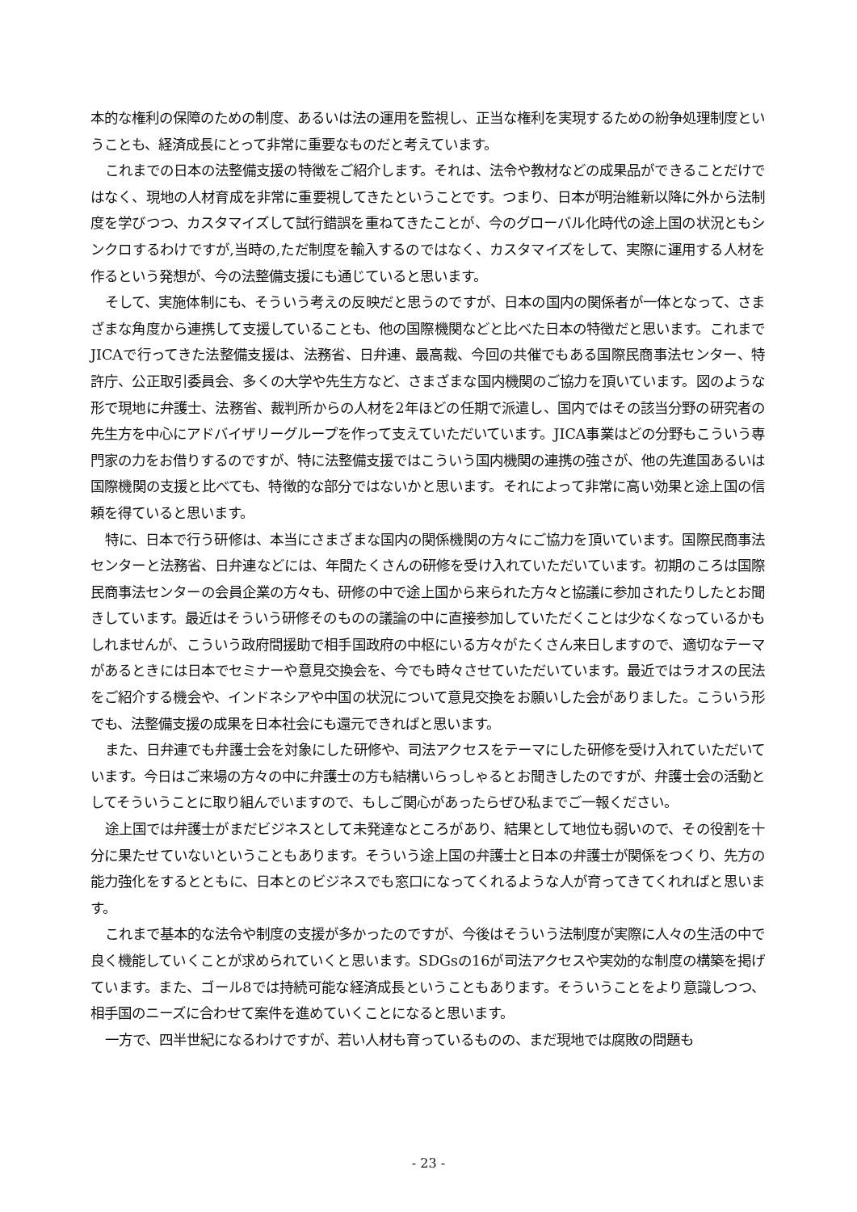本的な権利の保障のための制度、あるいは法の運用を監視し、正当な権利を実現するための紛争処理制度ということも、経済成長にとって非常に重要なものだと考えています。
これまでの日本の法整備支援の特徴をご紹介します。それは、法令や教材などの成果品ができることだけではなく、現地の人材育成を非常に重要視してきたということです。つまり、日本が明治維新以降に外から法制度を学びつつ、カスタマイズして試行錯誤を重ねてきたことが、今のグローバル化時代の途上国の状況ともシンクロするわけですが,当時の,ただ制度を輸入するのではなく、カスタマイズをして、実際に運用する人材を作るという発想が、今の法整備支援にも通じていると思います。
そして、実施体制にも、そういう考えの反映だと思うのですが、日本の国内の関係者が一体となって、さまざまな角度から連携して支援していることも、他の国際機関などと比べた日本の特徴だと思います。これまでJICAで行ってきた法整備支援は、法務省、日弁連、最高裁、今回の共催でもある国際民商事法センター、特許庁、公正取引委員会、多くの大学や先生方など、さまざまな国内機関のご協力を頂いています。図のような形で現地に弁護士、法務省、裁判所からの人材を2年ほどの任期で派遣し、国内ではその該当分野の研究者の先生方を中心にアドバイザリーグループを作って支えていただいています。JICA事業はどの分野もこういう専門家の力をお借りするのですが、特に法整備支援ではこういう国内機関の連携の強さが、他の先進国あるいは国際機関の支援と比べても、特徴的な部分ではないかと思います。それによって非常に高い効果と途上国の信頼を得ていると思います。
特に、日本で行う研修は、本当にさまざまな国内の関係機関の方々にご協力を頂いています。国際民商事法センターと法務省、日弁連などには、年間たくさんの研修を受け入れていただいています。初期のころは国際民商事法センターの会員企業の方々も、研修の中で途上国から来られた方々と協議に参加されたりしたとお聞きしています。最近はそういう研修そのものの議論の中に直接参加していただくことは少なくなっているかもしれませんが、こういう政府間援助で相手国政府の中枢にいる方々がたくさん来日しますので、適切なテーマがあるときには日本でセミナーや意見交換会を、今でも時々させていただいています。最近ではラオスの民法をご紹介する機会や、インドネシアや中国の状況について意見交換をお願いした会がありました。こういう形でも、法整備支援の成果を日本社会にも還元できればと思います。
また、日弁連でも弁護士会を対象にした研修や、司法アクセスをテーマにした研修を受け入れていただいています。今日はご来場の方々の中に弁護士の方も結構いらっしゃるとお聞きしたのですが、弁護士会の活動としてそういうことに取り組んでいますので、もしご関心があったらぜひ私までご一報ください。
途上国では弁護士がまだビジネスとして未発達なところがあり、結果として地位も弱いので、その役割を十分に果たせていないということもあります。そういう途上国の弁護士と日本の弁護士が関係をつくり、先方の能力強化をするとともに、日本とのビジネスでも窓口になってくれるような人が育ってきてくれればと思います。
これまで基本的な法令や制度の支援が多かったのですが、今後はそういう法制度が実際に人々の生活の中で良く機能していくことが求められていくと思います。SDGsの16が司法アクセスや実効的な制度の構築を掲げています。また、ゴール8では持続可能な経済成長ということもあります。そういうことをより意識しつつ、相手国のニーズに合わせて案件を進めていくことになると思います。
一方で、四半世紀になるわけですが、若い人材も育っているものの、まだ現地では腐敗の問題も
- 23 -